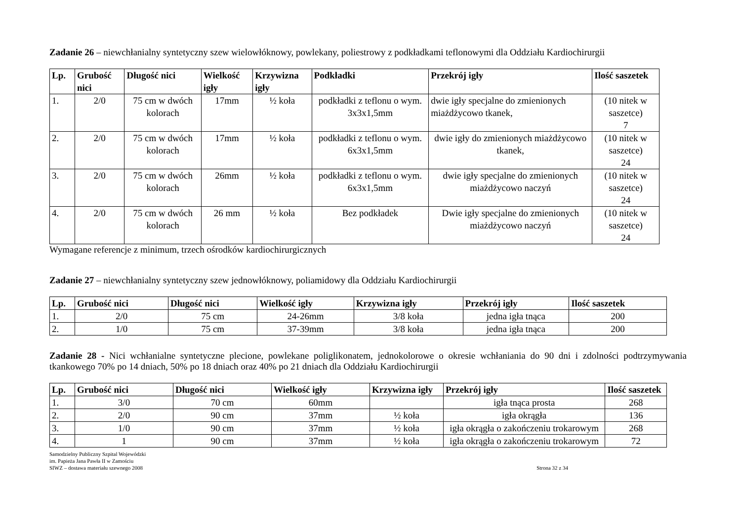Zadanie 26 – niewchłanialny syntetyczny szew wielowłóknowy, powlekany, poliestrowy z podkładkami teflonowymi dla Oddziału Kardiochirurgii
| Lp. | Grubość nici | Długość nici | Wielkość igły | Krzywizna igły | Podkładki | Przekrój igły | Ilość saszetek |
| --- | --- | --- | --- | --- | --- | --- | --- |
| 1. | 2/0 | 75 cm w dwóch kolorach | 17mm | ½ koła | podkładki z teflonu o wym. 3x3x1,5mm | dwie igły specjalne do zmienionych miażdżycowo tkanek, | (10 nitek w saszetce) 7 |
| 2. | 2/0 | 75 cm w dwóch kolorach | 17mm | ½ koła | podkładki z teflonu o wym. 6x3x1,5mm | dwie igły do zmienionych miażdżycowo tkanek, | (10 nitek w saszetce) 24 |
| 3. | 2/0 | 75 cm w dwóch kolorach | 26mm | ½ koła | podkładki z teflonu o wym. 6x3x1,5mm | dwie igły specjalne do zmienionych miażdżycowo naczyń | (10 nitek w saszetce) 24 |
| 4. | 2/0 | 75 cm w dwóch kolorach | 26 mm | ½ koła | Bez podkładek | Dwie igły specjalne do zmienionych miażdżycowo naczyń | (10 nitek w saszetce) 24 |
Wymagane referencje z minimum, trzech ośrodków kardiochirurgicznych
Zadanie 27 – niewchłanialny syntetyczny szew jednowłóknowy, poliamidowy dla Oddziału Kardiochirurgii
| Lp. | Grubość nici | Długość nici | Wielkość igły | Krzywizna igły | Przekrój igły | Ilość saszetek |
| --- | --- | --- | --- | --- | --- | --- |
| 1. | 2/0 | 75 cm | 24-26mm | 3/8 koła | jedna igła tnąca | 200 |
| 2. | 1/0 | 75 cm | 37-39mm | 3/8 koła | jedna igła tnąca | 200 |
Zadanie 28 - Nici wchłanialne syntetyczne plecione, powlekane poliglikonatem, jednokolorowe o okresie wchłaniania do 90 dni i zdolności podtrzymywania tkankowego 70% po 14 dniach, 50% po 18 dniach oraz 40% po 21 dniach dla Oddziału Kardiochirurgii
| Lp. | Grubość nici | Długość nici | Wielkość igły | Krzywizna igły | Przekrój igły | Ilość saszetek |
| --- | --- | --- | --- | --- | --- | --- |
| 1. | 3/0 | 70 cm | 60mm | | igła tnąca prosta | 268 |
| 2. | 2/0 | 90 cm | 37mm | ½ koła | igła okrągła | 136 |
| 3. | 1/0 | 90 cm | 37mm | ½ koła | igła okrągła o zakończeniu trokarowym | 268 |
| 4. | 1 | 90 cm | 37mm | ½ koła | igła okrągła o zakończeniu trokarowym | 72 |
Samodzielny Publiczny Szpital Wojewódzki
im. Papieża Jana Pawła II w Zamościu
SIWZ – dostawa materiału szewnego 2008
Strona 32 z 34